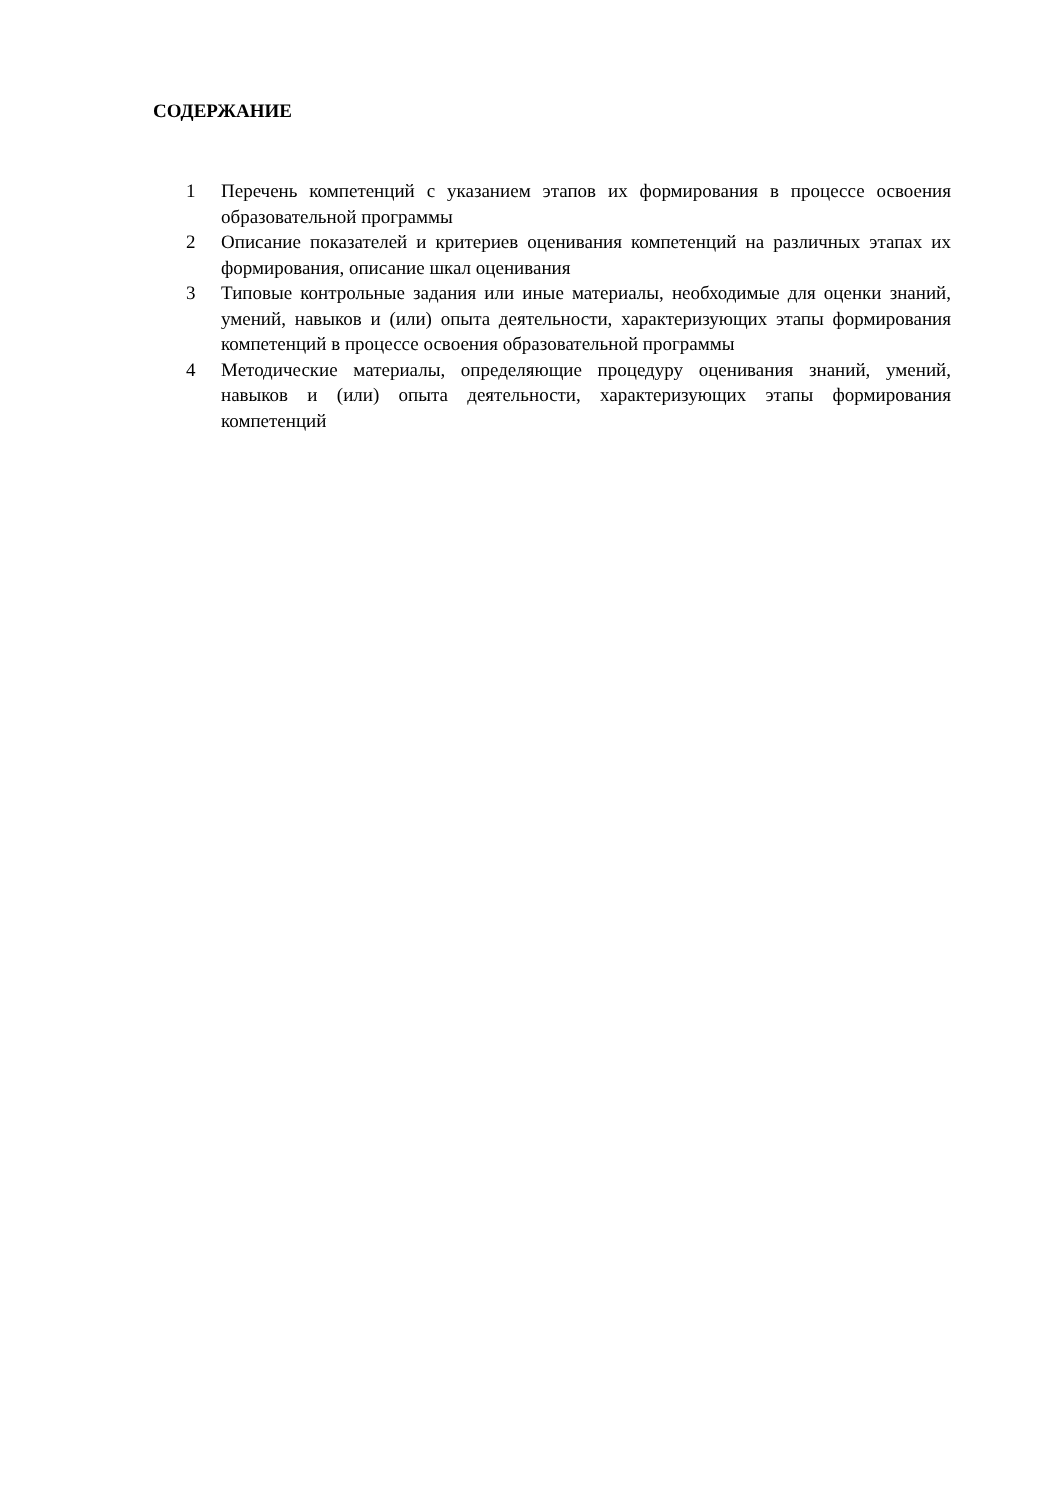СОДЕРЖАНИЕ
1 Перечень компетенций с указанием этапов их формирования в процессе освоения образовательной программы
2 Описание показателей и критериев оценивания компетенций на различных этапах их формирования, описание шкал оценивания
3 Типовые контрольные задания или иные материалы, необходимые для оценки знаний, умений, навыков и (или) опыта деятельности, характеризующих этапы формирования компетенций в процессе освоения образовательной программы
4 Методические материалы, определяющие процедуру оценивания знаний, умений, навыков и (или) опыта деятельности, характеризующих этапы формирования компетенций